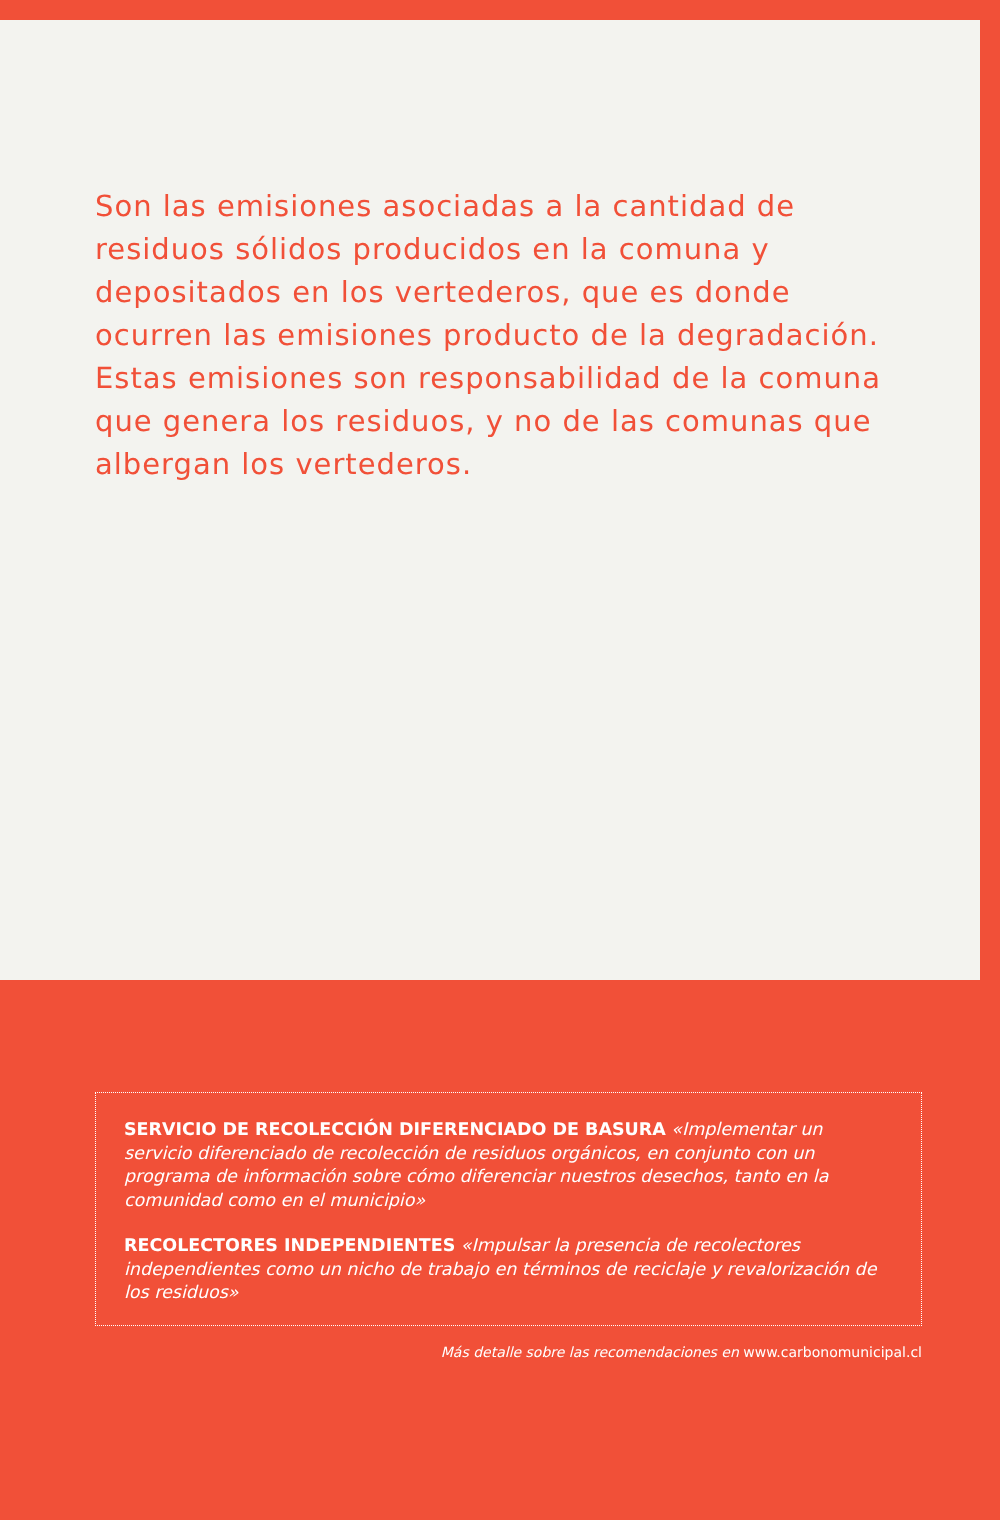Son las emisiones asociadas a la cantidad de residuos sólidos producidos en la comuna y depositados en los vertederos, que es donde ocurren las emisiones producto de la degradación. Estas emisiones son responsabilidad de la comuna que genera los residuos, y no de las comunas que albergan los vertederos.
SERVICIO DE RECOLECCIÓN DIFERENCIADO DE BASURA «Implementar un servicio diferenciado de recolección de residuos orgánicos, en conjunto con un programa de información sobre cómo diferenciar nuestros desechos, tanto en la comunidad como en el municipio»
RECOLECTORES INDEPENDIENTES «Impulsar la presencia de recolectores independientes como un nicho de trabajo en términos de reciclaje y revalorización de los residuos»
Más detalle sobre las recomendaciones en www.carbonomunicipal.cl